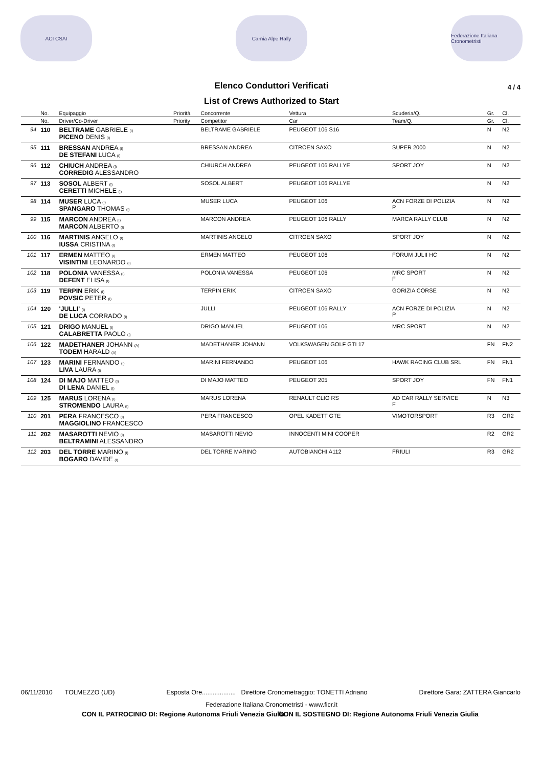ACI CSAI Carnia Alpe Rally
Federazione Italiana Cronometristi
4 / 4
Elenco Conduttori Verificati
List of Crews Authorized to Start
| | No. | Equipaggio | Priorità | Concorrente | Vettura | Scuderia/Q. | Gr. | Cl. |
| --- | --- | --- | --- | --- | --- | --- | --- | --- |
| | No. | Driver/Co-Driver | Priority | Competitor | Car | Team/Q. | Gr. | Cl. |
| 94 | 110 | BELTRAME GABRIELE (I) PICENO DENIS (I) | | BELTRAME GABRIELE | PEUGEOT 106 S16 | | N | N2 |
| 95 | 111 | BRESSAN ANDREA (I) DE STEFANI LUCA (I) | | BRESSAN ANDREA | CITROEN SAXO | SUPER 2000 | N | N2 |
| 96 | 112 | CHIUCH ANDREA (I) CORREDIG ALESSANDRO | | CHIURCH ANDREA | PEUGEOT 106 RALLYE | SPORT JOY | N | N2 |
| 97 | 113 | SOSOL ALBERT (I) CERETTI MICHELE (I) | | SOSOL ALBERT | PEUGEOT 106 RALLYE | | N | N2 |
| 98 | 114 | MUSER LUCA (I) SPANGARO THOMAS (I) | | MUSER LUCA | PEUGEOT 106 | ACN FORZE DI POLIZIA P | N | N2 |
| 99 | 115 | MARCON ANDREA (I) MARCON ALBERTO (I) | | MARCON ANDREA | PEUGEOT 106 RALLY | MARCA RALLY CLUB | N | N2 |
| 100 | 116 | MARTINIS ANGELO (I) IUSSA CRISTINA (I) | | MARTINIS ANGELO | CITROEN SAXO | SPORT JOY | N | N2 |
| 101 | 117 | ERMEN MATTEO (I) VISINTINI LEONARDO (I) | | ERMEN MATTEO | PEUGEOT 106 | FORUM JULII HC | N | N2 |
| 102 | 118 | POLONIA VANESSA (I) DEFENT ELISA (I) | | POLONIA VANESSA | PEUGEOT 106 | MRC SPORT F | N | N2 |
| 103 | 119 | TERPIN ERIK (I) POVSIC PETER (I) | | TERPIN ERIK | CITROEN SAXO | GORIZIA CORSE | N | N2 |
| 104 | 120 | 'JULLI' (I) DE LUCA CORRADO (I) | | JULLI | PEUGEOT 106 RALLY | ACN FORZE DI POLIZIA P | N | N2 |
| 105 | 121 | DRIGO MANUEL (I) CALABRETTA PAOLO (I) | | DRIGO MANUEL | PEUGEOT 106 | MRC SPORT | N | N2 |
| 106 | 122 | MADETHANER JOHANN (A) TODEM HARALD (A) | | MADETHANER JOHANN | VOLKSWAGEN GOLF GTI 17 | | FN | FN2 |
| 107 | 123 | MARINI FERNANDO (I) LIVA LAURA (I) | | MARINI FERNANDO | PEUGEOT 106 | HAWK RACING CLUB SRL | FN | FN1 |
| 108 | 124 | DI MAJO MATTEO (I) DI LENA DANIEL (I) | | DI MAJO MATTEO | PEUGEOT 205 | SPORT JOY | FN | FN1 |
| 109 | 125 | MARUS LORENA (I) STROMENDO LAURA (I) | | MARUS LORENA | RENAULT CLIO RS | AD CAR RALLY SERVICE F | N | N3 |
| 110 | 201 | PERA FRANCESCO (I) MAGGIOLINO FRANCESCO | | PERA FRANCESCO | OPEL KADETT GTE | VIMOTORSPORT | R3 | GR2 |
| 111 | 202 | MASAROTTI NEVIO (I) BELTRAMINI ALESSANDRO | | MASAROTTI NEVIO | INNOCENTI MINI COOPER | | R2 | GR2 |
| 112 | 203 | DEL TORRE MARINO (I) BOGARO DAVIDE (I) | | DEL TORRE MARINO | AUTOBIANCHI A112 | FRIULI | R3 | GR2 |
06/11/2010 TOLMEZZO (UD) Esposta Ore................... Direttore Cronometraggio: TONETTI Adriano Direttore Gara: ZATTERA Giancarlo
Federazione Italiana Cronometristi - www.ficr.it
CON IL PATROCINIO DI: Regione Autonoma Friuli Venezia Giulia
CON IL SOSTEGNO DI: Regione Autonoma Friuli Venezia Giulia